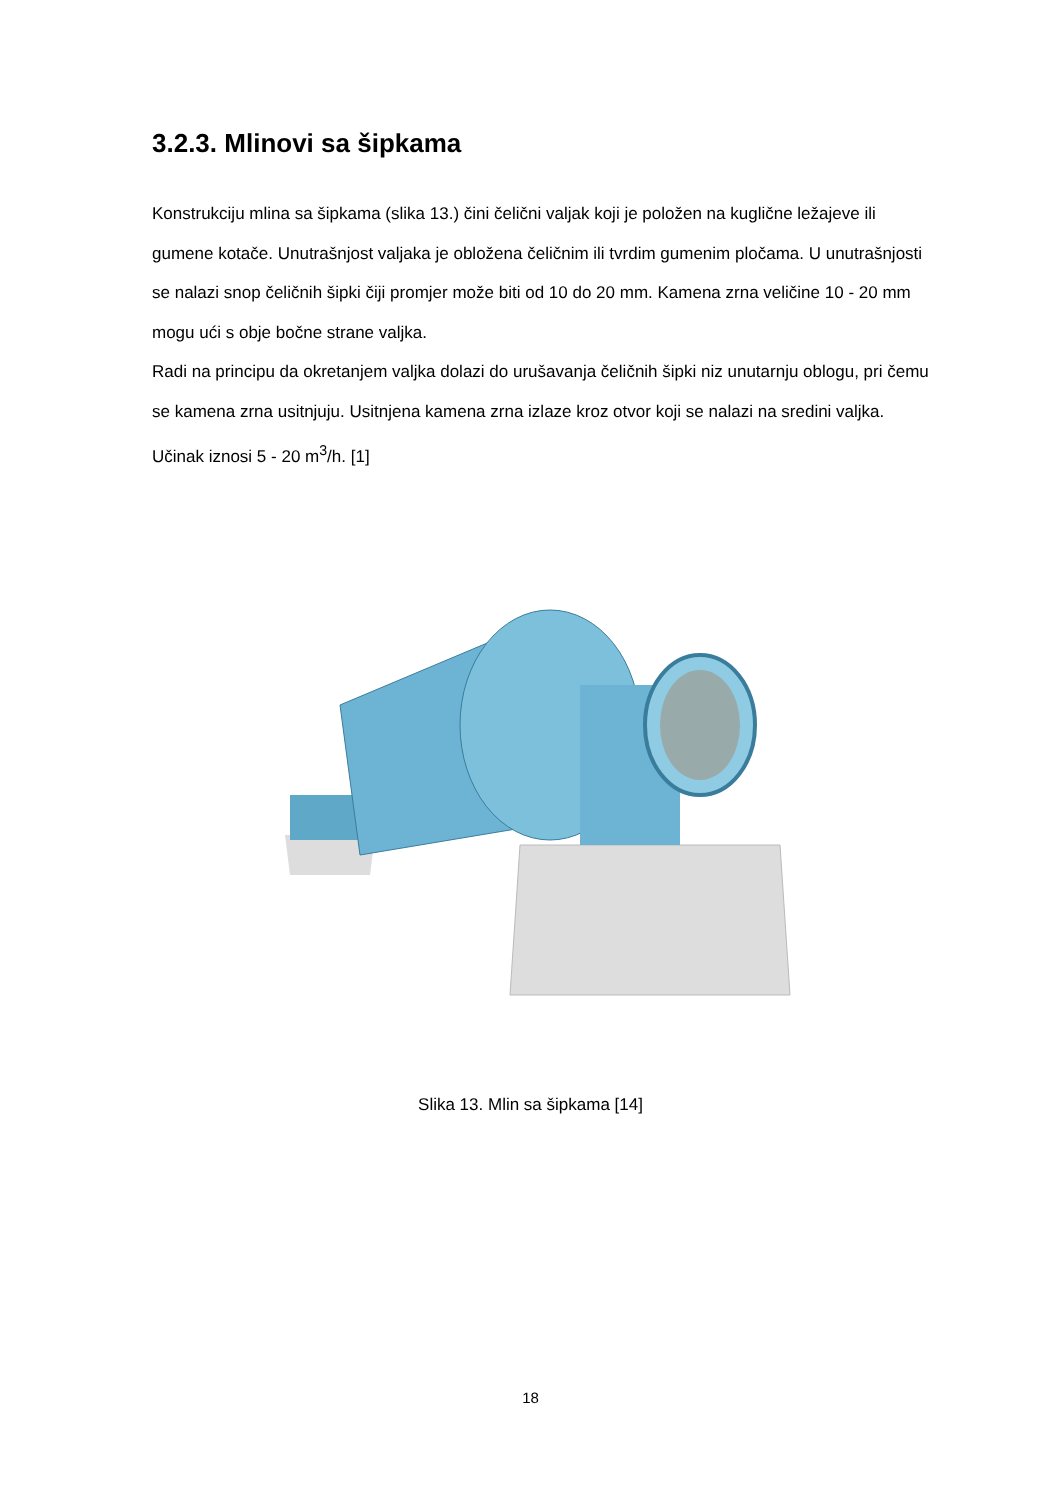3.2.3. Mlinovi sa šipkama
Konstrukciju mlina sa šipkama (slika 13.) čini čelični valjak koji je položen na kuglične ležajeve ili gumene kotače. Unutrašnjost valjaka je obložena čeličnim ili tvrdim gumenim pločama. U unutrašnjosti se nalazi snop čeličnih šipki čiji promjer može biti od 10 do 20 mm. Kamena zrna veličine 10 - 20 mm mogu ući s obje bočne strane valjka.
Radi na principu da okretanjem valjka dolazi do urušavanja čeličnih šipki niz unutarnju oblogu, pri čemu se kamena zrna usitnjuju. Usitnjena kamena zrna izlaze kroz otvor koji se nalazi na sredini valjka. Učinak iznosi 5 - 20 m<sup>3</sup>/h. [1]
Slika 13. Mlin sa šipkama [14]
18